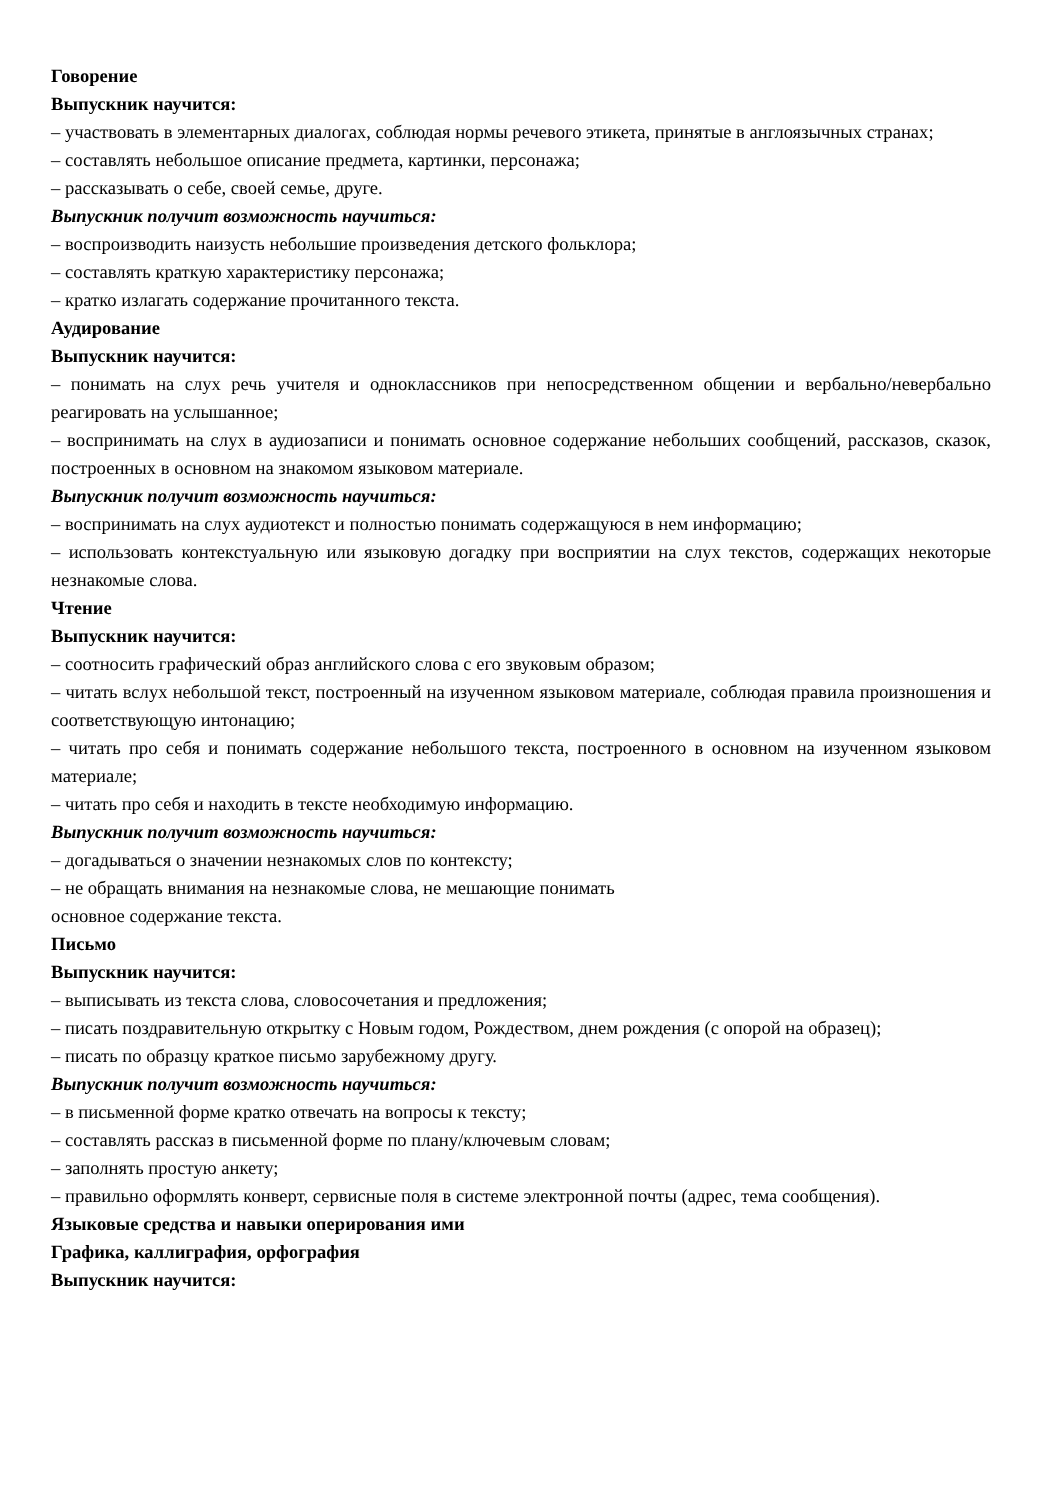Говорение
Выпускник научится:
– участвовать в элементарных диалогах, соблюдая нормы речевого этикета, принятые в англоязычных странах;
– составлять небольшое описание предмета, картинки, персонажа;
– рассказывать о себе, своей семье, друге.
Выпускник получит возможность научиться:
– воспроизводить наизусть небольшие произведения детского фольклора;
– составлять краткую характеристику персонажа;
– кратко излагать содержание прочитанного текста.
Аудирование
Выпускник научится:
– понимать на слух речь учителя и одноклассников при непосредственном общении и вербально/невербально реагировать на услышанное;
– воспринимать на слух в аудиозаписи и понимать основное содержание небольших сообщений, рассказов, сказок, построенных в основном на знакомом языковом материале.
Выпускник получит возможность научиться:
– воспринимать на слух аудиотекст и полностью понимать содержащуюся в нем информацию;
– использовать контекстуальную или языковую догадку при восприятии на слух текстов, содержащих некоторые незнакомые слова.
Чтение
Выпускник научится:
– соотносить графический образ английского слова с его звуковым образом;
– читать вслух небольшой текст, построенный на изученном языковом материале, соблюдая правила произношения и соответствующую интонацию;
– читать про себя и понимать содержание небольшого текста, построенного в основном на изученном языковом материале;
– читать про себя и находить в тексте необходимую информацию.
Выпускник получит возможность научиться:
– догадываться о значении незнакомых слов по контексту;
– не обращать внимания на незнакомые слова, не мешающие понимать
основное содержание текста.
Письмо
Выпускник научится:
– выписывать из текста слова, словосочетания и предложения;
– писать поздравительную открытку с Новым годом, Рождеством, днем рождения (с опорой на образец);
– писать по образцу краткое письмо зарубежному другу.
Выпускник получит возможность научиться:
– в письменной форме кратко отвечать на вопросы к тексту;
– составлять рассказ в письменной форме по плану/ключевым словам;
– заполнять простую анкету;
– правильно оформлять конверт, сервисные поля в системе электронной почты (адрес, тема сообщения).
Языковые средства и навыки оперирования ими
Графика, каллиграфия, орфография
Выпускник научится: